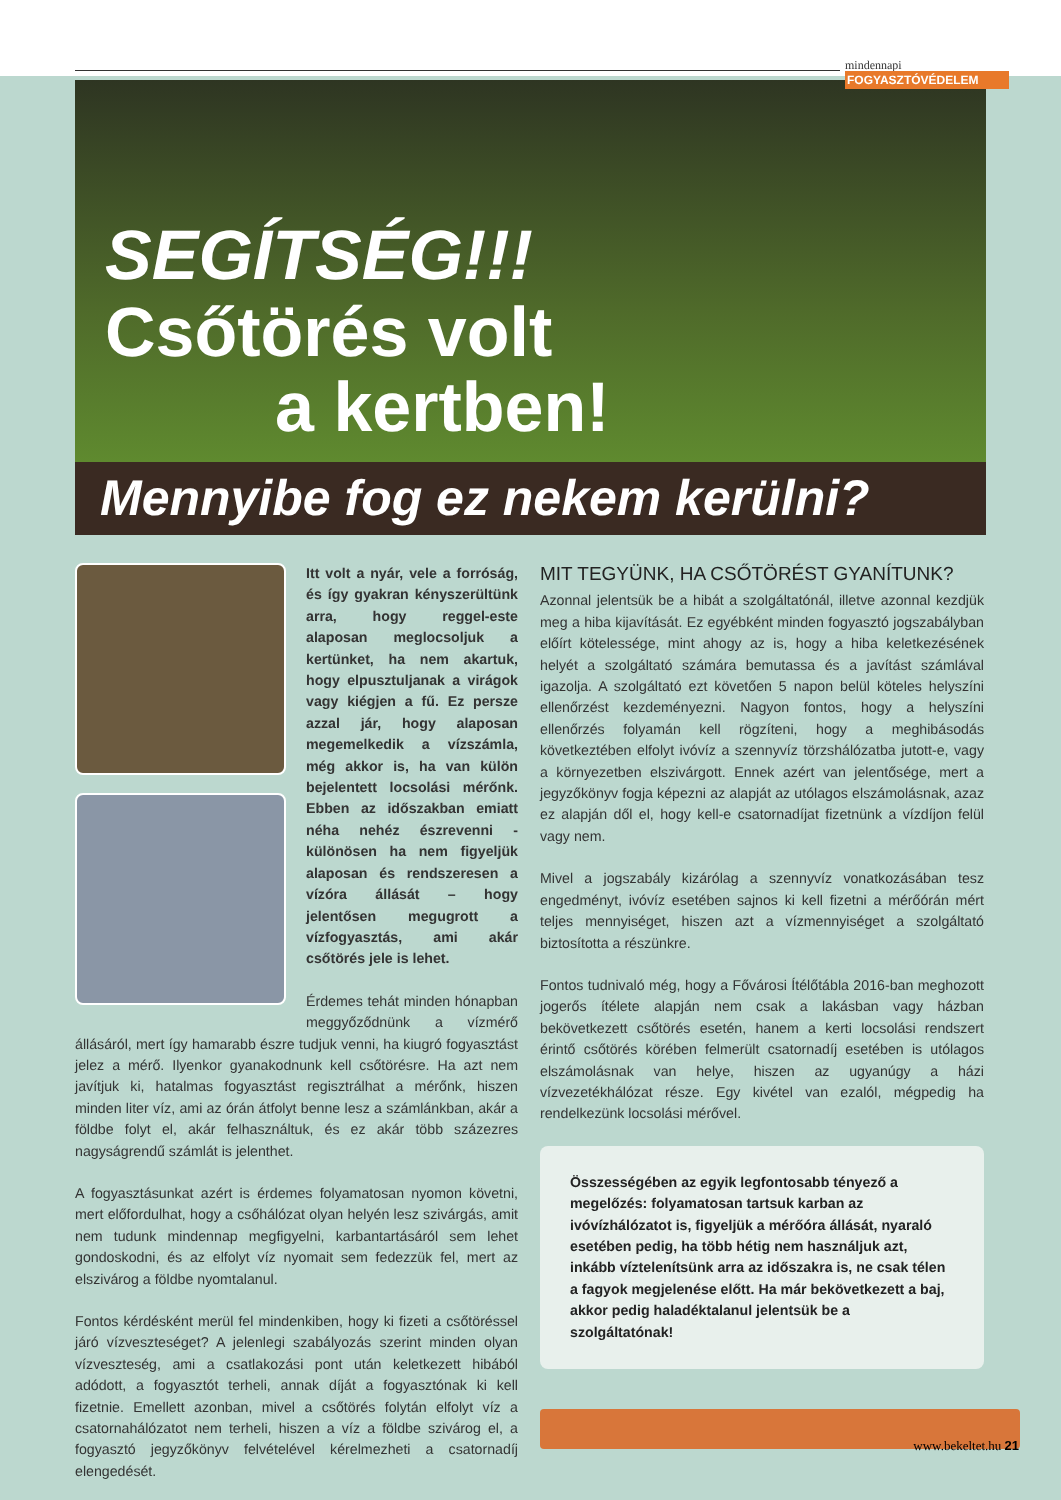mindennapi FOGYASZTÓVÉDELEM
SEGÍTSÉG!!!
Csőtörés volt
a kertben!
Mennyibe fog ez nekem kerülni?
Itt volt a nyár, vele a forróság, és így gyakran kényszerültünk arra, hogy reggel-este alaposan meglocsoljuk a kertünket, ha nem akartuk, hogy elpusztuljanak a virágok vagy kiégjen a fű. Ez persze azzal jár, hogy alaposan megemelkedik a vízszámla, még akkor is, ha van külön bejelentett locsolási mérőnk. Ebben az időszakban emiatt néha nehéz észrevenni - különösen ha nem figyeljük alaposan és rendszeresen a vízóra állását – hogy jelentősen megugrott a vízfogyasztás, ami akár csőtörés jele is lehet.
Érdemes tehát minden hónapban meggyőződnünk a vízmérő állásáról, mert így hamarabb észre tudjuk venni, ha kiugró fogyasztást jelez a mérő. Ilyenkor gyanakodnunk kell csőtörésre. Ha azt nem javítjuk ki, hatalmas fogyasztást regisztrálhat a mérőnk, hiszen minden liter víz, ami az órán átfolyt benne lesz a számlánkban, akár a földbe folyt el, akár felhasználtuk, és ez akár több százezres nagyságrendű számlát is jelenthet.
A fogyasztásunkat azért is érdemes folyamatosan nyomon követni, mert előfordulhat, hogy a csőhálózat olyan helyén lesz szivárgás, amit nem tudunk mindennap megfigyelni, karbantartásáról sem lehet gondoskodni, és az elfolyt víz nyomait sem fedezzük fel, mert az elszivárog a földbe nyomtalanul.
Fontos kérdésként merül fel mindenkiben, hogy ki fizeti a csőtöréssel járó vízveszteséget? A jelenlegi szabályozás szerint minden olyan vízveszteség, ami a csatlakozási pont után keletkezett hibából adódott, a fogyasztót terheli, annak díját a fogyasztónak ki kell fizetnie. Emellett azonban, mivel a csőtörés folytán elfolyt víz a csatornahálózatot nem terheli, hiszen a víz a földbe szivárog el, a fogyasztó jegyzőkönyv felvételével kérelmezheti a csatornadíj elengedését.
MIT TEGYÜNK, HA CSŐTÖRÉST GYANÍTUNK?
Azonnal jelentsük be a hibát a szolgáltatónál, illetve azonnal kezdjük meg a hiba kijavítását. Ez egyébként minden fogyasztó jogszabályban előírt kötelessége, mint ahogy az is, hogy a hiba keletkezésének helyét a szolgáltató számára bemutassa és a javítást számlával igazolja. A szolgáltató ezt követően 5 napon belül köteles helyszíni ellenőrzést kezdeményezni. Nagyon fontos, hogy a helyszíni ellenőrzés folyamán kell rögzíteni, hogy a meghibásodás következtében elfolyt ivóvíz a szennyvíz törzshálózatba jutott-e, vagy a környezetben elszivárgott. Ennek azért van jelentősége, mert a jegyzőkönyv fogja képezni az alapját az utólagos elszámolásnak, azaz ez alapján dől el, hogy kell-e csatornadíjat fizetnünk a vízdíjon felül vagy nem.
Mivel a jogszabály kizárólag a szennyvíz vonatkozásában tesz engedményt, ivóvíz esetében sajnos ki kell fizetni a mérőórán mért teljes mennyiséget, hiszen azt a vízmennyiséget a szolgáltató biztosította a részünkre.
Fontos tudnivaló még, hogy a Fővárosi Ítélőtábla 2016-ban meghozott jogerős ítélete alapján nem csak a lakásban vagy házban bekövetkezett csőtörés esetén, hanem a kerti locsolási rendszert érintő csőtörés körében felmerült csatornadíj esetében is utólagos elszámolásnak van helye, hiszen az ugyanúgy a házi vízvezetékhálózat része. Egy kivétel van ezalól, mégpedig ha rendelkezünk locsolási mérővel.
Összességében az egyik legfontosabb tényező a megelőzés: folyamatosan tartsuk karban az ivóvízhálózatot is, figyeljük a mérőóra állását, nyaraló esetében pedig, ha több hétig nem használjuk azt, inkább víztelenítsünk arra az időszakra is, ne csak télen a fagyok megjelenése előtt. Ha már bekövetkezett a baj, akkor pedig haladéktalanul jelentsük be a szolgáltatónak!
www.bekeltet.hu 21